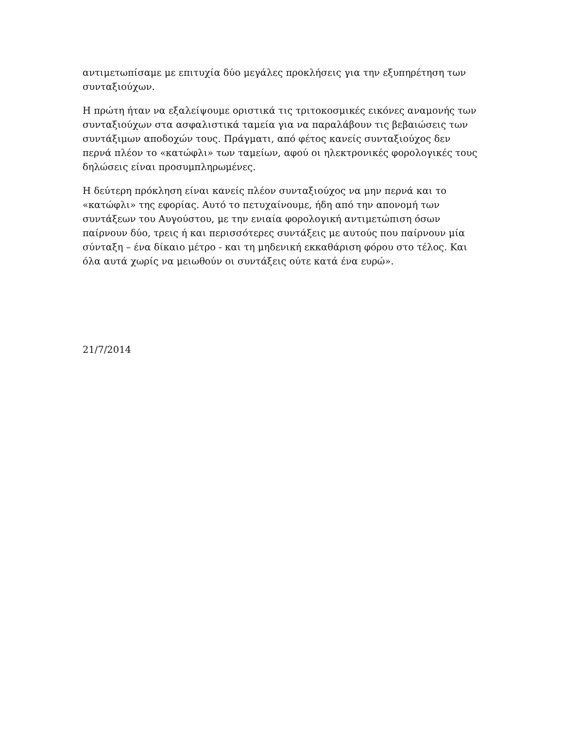αντιμετωπίσαμε με επιτυχία δύο μεγάλες προκλήσεις για την εξυπηρέτηση των συνταξιούχων.
Η πρώτη ήταν να εξαλείψουμε οριστικά τις τριτοκοσμικές εικόνες αναμονής των συνταξιούχων στα ασφαλιστικά ταμεία για να παραλάβουν τις βεβαιώσεις των συντάξιμων αποδοχών τους. Πράγματι, από φέτος κανείς συνταξιούχος δεν περνά πλέον το «κατώφλι» των ταμείων, αφού οι ηλεκτρονικές φορολογικές τους δηλώσεις είναι προσυμπληρωμένες.
Η δεύτερη πρόκληση είναι κανείς πλέον συνταξιούχος να μην περνά και το «κατώφλι» της εφορίας. Αυτό το πετυχαίνουμε, ήδη από την απονομή των συντάξεων του Αυγούστου, με την ενιαία φορολογική αντιμετώπιση όσων παίρνουν δύο, τρεις ή και περισσότερες συντάξεις με αυτούς που παίρνουν μία σύνταξη – ένα δίκαιο μέτρο - και τη μηδενική εκκαθάριση φόρου στο τέλος. Και όλα αυτά χωρίς να μειωθούν οι συντάξεις ούτε κατά ένα ευρώ».
21/7/2014